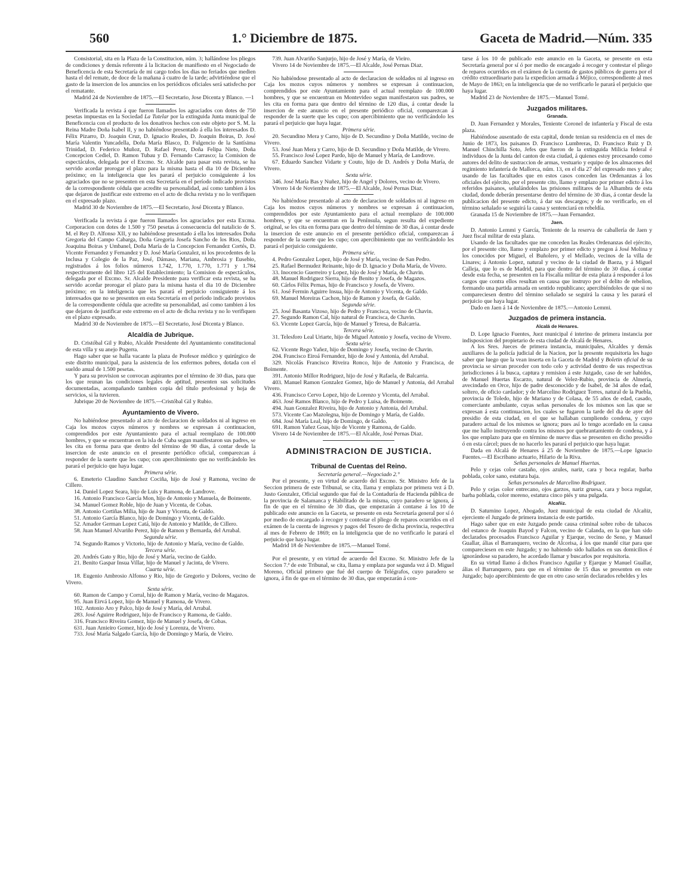560 1.° Diciembre de 1875. Gaceta de Madrid.—Núm. 335
Consistorial, sita en la Plaza de la Constitucion, núm. 3; hallándose los pliegos de condiciones y demás referente á la licitacion de manifiesto en el Negociado de Beneficencia de esta Secretaría de mi cargo todos los dias no feriados que medien hasta el del remate, de doce de la mañana á cuatro de la tarde; advirtiéndose que el gasto de la insercion de los anuncios en los periódicos oficiales será satisfecho por el rematante.
Madrid 24 de Noviembre de 1875.—El Secretario, Jose Dicenta y Blanco. —1
Verificada la revista á que fueron llamados los agraciados con dotes de 750 pesetas impuestas en la Sociedad La Tutelar por la extinguida Junta municipal de Beneficencia con el producto de los donativos hechos con este objeto por S. M. la Reina Madre Doña Isabel II, y no habiéndose presentado á ella los interesados D. Félix Pizarro, D. Joaquin Cruz, D. Ignacio Reales, D. Joaquin Boiras, D. José María Valentin Yuncadella, Doña María Blasco, D. Fulgencio de la Santísima Trinidad, D. Federico Muñoz, D. Rafael Perez, Doña Felipa Nieto, Doña Concepcion Cediel, D. Ramon Tubau y D. Fernando Carrasco; la Comision de espectáculos, delegada por el Excmo. Sr. Alcalde para pasar esta revista, se ha servido acordar prorogar el plazo para la misma hasta el dia 10 de Diciembre próximo; en la inteligencia que les parará el perjuicio consiguiente á los agraciados que no se presenten en esta Secretaría en el período indicado provistos de la correspondiente cédula que acredite su personalidad, así como tambien á los que dejaron de justificar este extremo en el acto de dicha revista y no lo verifiquen en el expresado plazo.
Madrid 30 de Noviembre de 1875.—El Secretario, José Dicenta y Blanco.
Verificada la revista á que fueron llamados los agraciados por esta Excma. Corporacion con dotes de 1.500 y 750 pesetas á consecuencia del natalicio de S. M. el Rey D. Alfonso XII, y no habiéndose presentado á ella los interesados Doña Gregoria del Campo Cabarga, Doña Gregoria Josefa Sancho de los Rios, Doña Joaquina Boiras y Umbanel, Doña María de la Concepcion Fernandez Cortés, D. Vicente Fernandez y Fernandez y D. José María Gonzalez, ni los procedentes de la Inclusa y Colegio de la Paz, José, Dámaso, Mariana, Ambrosia y Eusebio, registrados á los folios números 1.742, 1.770, 1.770, 1.771 y 1.784 respectivamente del libro 125 del Establecimiento; la Comision de espectáculos, delegada por el Excmo. Sr. Alcalde Presidente para verificar esta revista, se ha servido acordar prorogar el plazo para la misma hasta el dia 10 de Diciembre próximo; en la inteligencia que les parará el perjuicio consiguiente á los interesados que no se presenten en esta Secretaría en el período indicado provistos de la correspondiente cédula que acredite su personalidad, así como tambien á los que dejaron de justificar este extremo en el acto de dicha revista y no lo verifiquen en el plazo expresado.
Madrid 30 de Noviembre de 1875.—El Secretario, José Dicenta y Blanco.
Alcaldía de Jubrique.
D. Cristóbal Gil y Rubio, Alcalde Presidente del Ayuntamiento constitucional de esta villa y su anejo Pugerra.
Hago saber que se halla vacante la plaza de Profesor médico y quirúrgico de este distrito municipal, para la asistencia de los enfermos pobres, dotada con el sueldo anual de 1.500 pesetas.
Y para su provision se convocan aspirantes por el término de 30 dias, para que los que reunan las condiciones legales de aptitud, presenten sus solicitudes documentadas, acompañando tambien copia del título profesional y hoja de servicios, si la tuvieren.
Jubrique 20 de Noviembre de 1875.—Cristóbal Gil y Rubio.
Ayuntamiento de Vivero.
No habiéndose presentado al acto de declaracion de soldados ni al ingreso en Caja los mozos cuyos números y nombres se expresan á continuacion, comprendidos por este Ayuntamiento para el actual reemplazo de 100.000 hombres, y que se encuentran en la isla de Cuba segun manifestaron sus padres, se les cita en forma para que dentro del término de 90 dias, á contar desde la insercion de este anuncio en el presente periódico oficial, comparezcan á responder de la suerte que les cupo; con apercibimiento que no verificándolo les parará el perjuicio que haya lugar.
Primera série.
6. Emeterio Claudino Sanchez Cociña, hijo de José y Ramona, vecino de Cillero.
14. Daniel Lopez Seara, hijo de Luis y Ramona, de Landrove.
16. Antonio Francisco García Mon, hijo de Antonio y Manuela, de Boimente.
34. Manuel Gomez Roble, hijo de Juan y Vicenta, de Cobas.
38. Antonio Cortiñas Milia, hijo de Juan y Vicenta, de Galdo.
51. Antonio García Blanco, hijo de Domingo y Vicenta, de Galdo.
52. Amador German Lopez Catá, hijo de Antonio y Matilde, de Cillero.
58. Juan Manuel Alvariño Perez, hijo de Ramon y Bernarda, del Arrabal.
Segunda série.
74. Segundo Ramos y Victorio, hijo de Antonio y María, vecino de Galdo.
Tercera série.
20. Andrés Gato y Rio, hijo de José y María, vecino de Galdo.
21. Benito Gaspar Insua Villar, hijo de Manuel y Jacinta, de Vivero.
Cuarta série.
18. Eugenio Ambrosio Alfonso y Rio, hijo de Gregorio y Dolores, vecino de Vivero.
Sexta série.
60. Ramon de Campo y Corral, hijo de Ramon y María, vecino de Magazos.
95. Juan Eirvá Lopez, hijo de Manuel y Ramona, de Vivero.
102. Antonio Aro y Palco, hijo de José y María, del Arrabal.
283. José Aguirre Rodriguez, hijo de Francisco y Ramona, de Galdo.
316. Francisco Riveira Gomez, hijo de Manuel y Josefa, de Cobas.
631. Juan Amieiro Gomez, hijo de José y Lorenza, de Vivero.
733. José María Salgado García, hijo de Domingo y María, de Vieiro.
739. Juan Alvariño Sanjurjo, hijo de José y María, de Vieiro.
Vivero 14 de Noviembre de 1875.—El Alcalde, José Pernas Diaz.
No habiéndose presentado al acto de declaracion de soldados ni al ingreso en Caja los mozos cuyos números y nombres se expresan á continuacion, comprendidos por este Ayuntamiento para el actual reemplazo de 100.000 hombres, y que se encuentran en Montevideo segun manifestaron sus padres, se les cita en forma para que dentro del término de 120 dias, á contar desde la insercion de este anuncio en el presente periódico oficial, comparezcan á responder de la suerte que les cupo; con apercibimiento que no verificándolo les parará el perjuicio que haya lugar.
Primera série.
20. Secundino Mera y Carro, hijo de D. Secundino y Doña Matilde, vecino de Vivero.
53. José Juan Mera y Carro, hijo de D. Secundino y Doña Matilde, de Vivero.
55. Francisco José Lopez Pardo, hijo de Manuel y María, de Landrove.
67. Eduardo Sanchez Vidarte y Couto, hijo de D. Andrés y Doña María, de Vivero.
Sexta série.
346. José María Bas y Nuñez, hijo de Angel y Dolores, vecino de Vivero.
Vivero 14 de Noviembre de 1875.—El Alcalde, José Pernas Diaz.
No habiéndose presentado al acto de declaracion de soldados ni al ingreso en Caja los mozos cuyos números y nombres se expresan á continuacion, comprendidos por este Ayuntamiento para el actual reemplazo de 100.000 hombres, y que se encuentran en la Península, segun resulta del expediente original, se les cita en forma para que dentro del término de 30 dias, á contar desde la insercion de este anuncio en el presente periódico oficial, comparezcan á responder de la suerte que les cupo; con apercibimiento que no verificándolo les parará el perjuicio consiguiente.
Primera série.
4. Pedro Gonzalez Lopez, hijo de José y María, vecino de San Pedro.
25. Rafael Bermudez Reinante, hijo de D. Ignacio y Doña María, de Vivero.
33. Inocencio Guerreiro y Lopez, hijo de José y María, de Chavin.
48. Manuel Rodriguez Sierra, hijo de Benito y Josefa, de Magazos.
60. Cárlos Félix Pernas, hijo de Francisco y Josefa, de Vivero.
61. José Fermin Aguirre Insua, hijo de Antonio y Vicenta, de Galdo.
69. Manuel Moreiras Cachon, hijo de Ramon y Josefa, de Galdo.
Segunda série.
25. José Basanta Vizoso, hijo de Pedro y Francisca, vecino de Chavin.
27. Segundo Ramon Cal, hijo natural de Francisca, de Chavin.
63. Vicente Lopez García, hijo de Manuel y Teresa, de Balcarria.
Tercera série.
31. Telesforo Leal Uriarte, hijo de Miguel Antonio y Josefa, vecino de Vivero.
Sexta série.
62. Vicente Rego Yañez, hijo de Domingo y Josefa, vecino de Chavin.
204. Francisco Eiroá Fernandez, hijo de José y Antonia, del Arrabal.
329. Nicolás Francisco Riveira Ronco, hijo de Antonio y Francisca, de Boimente.
391. Antonio Millor Rodriguez, hijo de José y Rafaela, de Balcarria.
403. Manuel Ramon Gonzalez Gomez, hijo de Manuel y Antonia, del Arrabal Vivero.
436. Francisco Cervo Lopez, hijo de Lorenzo y Vicenta, del Arrabal.
463. José Ramos Blanco, hijo de Pedro y Luisa, de Boimente.
494. Juan Gonzalez Riveira, hijo de Antonio y Antonia, del Arrabal.
573. Vicente Cao Mazolegna, hijo de Domingo y María, de Galdo.
684. José María Leal, hijo de Domingo, de Galdo.
691. Ramon Yañez Goas, hijo de Vicente y Ramona, de Galdo.
Vivero 14 de Noviembre de 1875.—El Alcalde, José Pernas Diaz.
ADMINISTRACION DE JUSTICIA.
Tribunal de Cuentas del Reino.
Secretaría general.—Negociado 2.°
Por el presente, y en virtud de acuerdo del Excmo. Sr. Ministro Jefe de la Seccion primera de este Tribunal, se cita, llama y emplaza por primera vez á D. Justo Gonzalez, Oficial segundo que fué de la Contaduría de Hacienda pública de la provincia de Salamanca y Habilitado de la misma, cuyo paradero se ignora, á fin de que en el término de 30 dias, que empezarán á contarse á los 10 de publicado este anuncio en la Gaceta, se presente en esta Secretaría general por sí ó por medio de encargado á recoger y contestar el pliego de reparos ocurridos en el exámen de la cuenta de ingresos y pagos del Tesoro de dicha provincia, respectiva al mes de Febrero de 1869; en la inteligencia que de no verificarlo le parará el perjuicio que haya lugar.
Madrid 18 de Noviembre de 1875.—Manuel Tomé.
Por el presente, y en virtud de acuerdo del Excmo. Sr. Ministro Jefe de la Seccion 7.ª de este Tribunal, se cita, llama y emplaza por segunda vez á D. Miguel Moreno, Oficial primero que fué del cuerpo de Telégrafos, cuyo paradero se ignora, á fin de que en el término de 30 dias, que empezarán á con-
tarse á los 10 de publicado este anuncio en la Gaceta, se presente en esta Secretaría general por sí ó por medio de encargado á recoger y contestar el pliego de reparos ocurridos en el exámen de la cuenta de gastos públicos de guerra por el crédito extraordinario para la expedicion armada á Méjico, correspondiente al mes de Mayo de 1863; en la inteligencia que de no verificarlo le parará el perjuicio que haya lugar.
Madrid 23 de Noviembre de 1875.—Manuel Tomé.
Juzgados militares.
Granada.
D. Juan Fernandez y Morales, Teniente Coronel de infantería y Fiscal de esta plaza.
Habiéndose ausentado de esta capital, donde tenian su residencia en el mes de Junio de 1873, los paisanos D. Francisco Lumbreras, D. Francisco Ruiz y D. Manuel Chinchilla Soto, Jefes que fueron de la extinguida Milicia federal é individuos de la Junta del canton de esta ciudad, á quienes estoy procesando como autores del delito de sustraccion de armas, vestuario y equipo de los almacenes del regimiento infantería de Mallorca, núm. 13, en el dia 27 del expresado mes y año; usando de las facultades que en estos casos conceden las Ordenanzas á los oficiales del ejército, por el presente cito, llamo y emplazo por primer edicto á los referidos paisanos, señalándoles las prisiones militares de la Alhambra de esta ciudad, donde deberán presentarse dentro del término de 30 dias, á contar desde la publicacion del presente edicto, á dar sus descargos; y de no verificarlo, en el término señalado se seguirá la causa y sentenciará en rebeldía.
Granada 15 de Noviembre de 1875.—Juan Fernandez.
Jaen.
D. Antonio Lemmi y García, Teniente de la reserva de caballería de Jaen y Juez fiscal militar de esta plaza.
Usando de las facultades que me conceden las Reales Ordenanzas del ejército, por el presente cito, llamo y emplazo por primer edicto y pregon á José Molina y los conocidos por Miguel, el Buñolero, y el Mellado, vecinos de la villa de Linares; á Antonio Lopez, natural y vecino de la ciudad de Baeza, y á Miguel Calleja, que lo es de Madrid, para que dentro del término de 30 dias, á contar desde esta fecha, se presenten en la Fiscalía militar de esta plaza á responder á los cargos que contra ellos resultan en causa que instruyo por el delito de rebelion, formando una partida armada en sentido republicano; apercibiéndoles de que si no compareciesen dentro del término señalado se seguirá la causa y les parará el perjuicio que haya lugar.
Dado en Jaen á 14 de Noviembre de 1875.—Antonio Lemmi.
Juzgados de primera instancia.
Alcalá de Henares.
D. Lope Ignacio Fuentes, Juez municipal é interino de primera instancia por indisposicion del propietario de esta ciudad de Alcalá de Henares.
A los Sres. Jueces de primera instancia, municipales, Alcaldes y demás auxiliares de la policía judicial de la Nacion, por la presente requisitoria les hago saber que luego que la vean inserta en la Gaceta de Madrid y Boletin oficial de su provincia se sirvan proceder con todo celo y actividad dentro de sus respectivas jurisdicciones á la busca, captura y remision á este Juzgado, caso de ser habidos, de Manuel Huertas Escarzo, natural de Velez-Rubio, provincia de Almería, avecindado en Orce, hijo de padre desconocido y de Isabel, de 34 años de edad, soltero, de oficio cardador; y de Marcelino Rodriguez Torres, natural de la Puebla, provincia de Toledo, hijo de Mariano y de Colasa, de 55 años de edad, casado, comerciante ambulante, cuyas señas personales de los mismos son las que se expresan á esta continuacion, los cuales se fugaron la tarde del dia de ayer del presidio de esta ciudad, en el que se hallaban cumpliendo condena, y cuyo paradero actual de los mismos se ignora; pues así lo tengo acordado en la causa que me hallo instruyendo contra los mismos por quebrantamiento de condena, y á los que emplazo para que en término de nueve dias se presenten en dicho presidio ó en esta cárcel; pues de no hacerlo les parará el perjuicio que haya lugar.
Dada en Alcalá de Henares á 25 de Noviembre de 1875.—Lope Ignacio Fuentes.—El Escribano actuario, Hilario de la Riva.
Señas personales de Manuel Huertas.
Pelo y cejas color castaño, ojos azules, nariz, cara y boca regular, barba poblada, color sano, estatura baja.
Señas personales de Marcelino Rodriguez.
Pelo y cejas color entrecano, ojos garzos, nariz gruesa, cara y boca regular, barba poblada, color moreno, estatura cinco piés y una pulgada.
Alcañiz.
D. Saturnino Lopez, Abogado, Juez municipal de esta ciudad de Alcañiz, ejerciente el Juzgado de primera instancia de este partido.
Hago saber que en este Juzgado pende causa criminal sobre robo de tabacos del estanco de Joaquin Bayod y Falcon, vecino de Calanda, en la que han sido declarados procesados Francisco Aguilar y Ejarque, vecino de Seno, y Manuel Guallar, álias el Barranquero, vecino de Alcorisa, á los que mandé citar para que compareciesen en este Juzgado; y no habiendo sido hallados en sus domicilios é ignorándose su paradero, he acordado llamar y buscarlos por requisitoria.
En su virtud llamo á dichos Francisco Aguilar y Ejarque y Manuel Guallar, álias el Barranquero, para que en el término de 15 dias se presenten en este Juzgado; bajo apercibimiento de que en otro caso serán declarados rebeldes y les